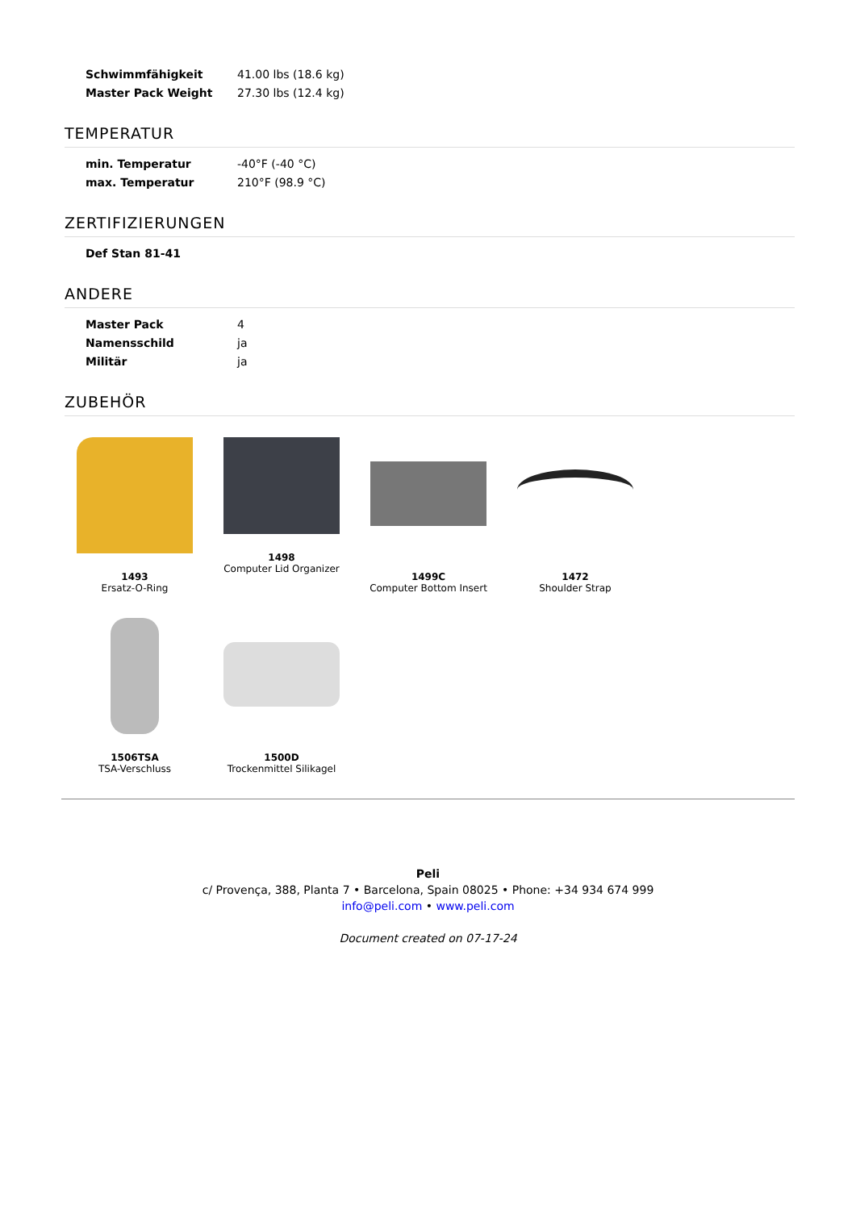| Schwimmfähigkeit | 41.00 lbs (18.6 kg) |
| Master Pack Weight | 27.30 lbs (12.4 kg) |
TEMPERATUR
| min. Temperatur | -40°F (-40 °C) |
| max. Temperatur | 210°F (98.9 °C) |
ZERTIFIZIERUNGEN
| Def Stan 81-41 | |
ANDERE
| Master Pack | 4 |
| Namensschild | ja |
| Militär | ja |
ZUBEHÖR
1493
Ersatz-O-Ring
1498
Computer Lid Organizer
1499C
Computer Bottom Insert
1472
Shoulder Strap
1506TSA
TSA-Verschluss
1500D
Trockenmittel Silikagel
Peli
c/ Provença, 388, Planta 7 • Barcelona, Spain 08025 • Phone: +34 934 674 999
info@peli.com • www.peli.com
Document created on 07-17-24